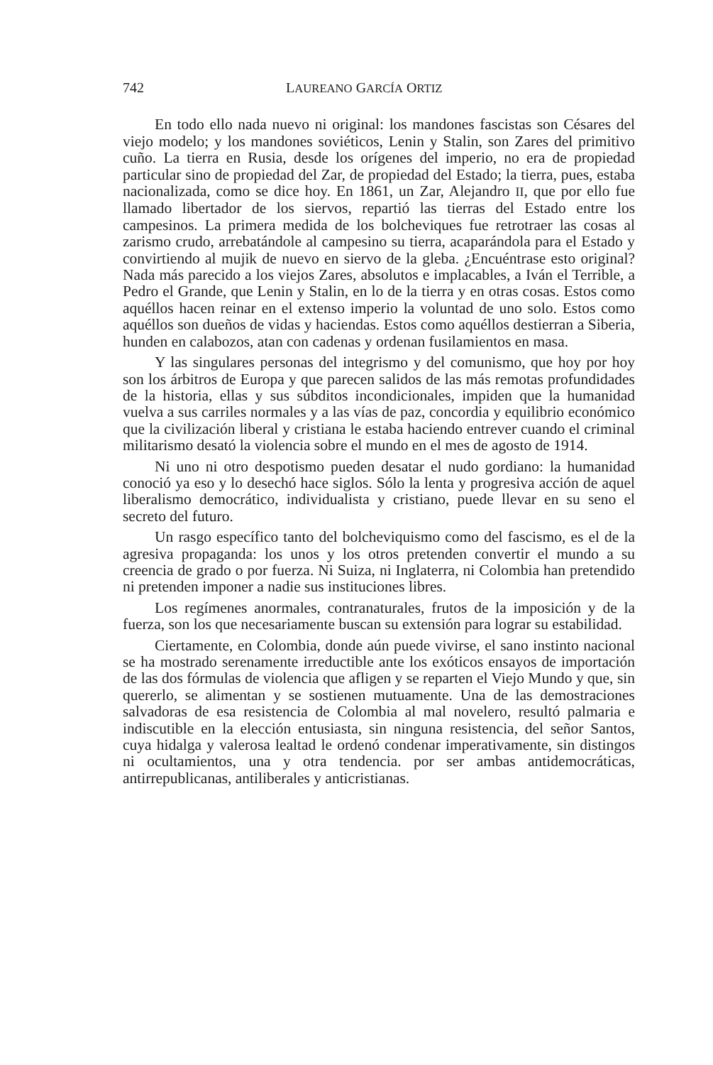742 LAUREANO GARCÍA ORTIZ
En todo ello nada nuevo ni original: los mandones fascistas son Césares del viejo modelo; y los mandones soviéticos, Lenin y Stalin, son Zares del primitivo cuño. La tierra en Rusia, desde los orígenes del imperio, no era de propiedad particular sino de propiedad del Zar, de propiedad del Estado; la tierra, pues, estaba nacionalizada, como se dice hoy. En 1861, un Zar, Alejandro II, que por ello fue llamado libertador de los siervos, repartió las tierras del Estado entre los campesinos. La primera medida de los bolcheviques fue retrotraer las cosas al zarismo crudo, arrebatándole al campesino su tierra, acaparándola para el Estado y convirtiendo al mujik de nuevo en siervo de la gleba. ¿Encuéntrase esto original? Nada más parecido a los viejos Zares, absolutos e implacables, a Iván el Terrible, a Pedro el Grande, que Lenin y Stalin, en lo de la tierra y en otras cosas. Estos como aquéllos hacen reinar en el extenso imperio la voluntad de uno solo. Estos como aquéllos son dueños de vidas y haciendas. Estos como aquéllos destierran a Siberia, hunden en calabozos, atan con cadenas y ordenan fusilamientos en masa.
Y las singulares personas del integrismo y del comunismo, que hoy por hoy son los árbitros de Europa y que parecen salidos de las más remotas profundidades de la historia, ellas y sus súbditos incondicionales, impiden que la humanidad vuelva a sus carriles normales y a las vías de paz, concordia y equilibrio económico que la civilización liberal y cristiana le estaba haciendo entrever cuando el criminal militarismo desató la violencia sobre el mundo en el mes de agosto de 1914.
Ni uno ni otro despotismo pueden desatar el nudo gordiano: la humanidad conoció ya eso y lo desechó hace siglos. Sólo la lenta y progresiva acción de aquel liberalismo democrático, individualista y cristiano, puede llevar en su seno el secreto del futuro.
Un rasgo específico tanto del bolcheviquismo como del fascismo, es el de la agresiva propaganda: los unos y los otros pretenden convertir el mundo a su creencia de grado o por fuerza. Ni Suiza, ni Inglaterra, ni Colombia han pretendido ni pretenden imponer a nadie sus instituciones libres.
Los regímenes anormales, contranaturales, frutos de la imposición y de la fuerza, son los que necesariamente buscan su extensión para lograr su estabilidad.
Ciertamente, en Colombia, donde aún puede vivirse, el sano instinto nacional se ha mostrado serenamente irreductible ante los exóticos ensayos de importación de las dos fórmulas de violencia que afligen y se reparten el Viejo Mundo y que, sin quererlo, se alimentan y se sostienen mutuamente. Una de las demostraciones salvadoras de esa resistencia de Colombia al mal novelero, resultó palmaria e indiscutible en la elección entusiasta, sin ninguna resistencia, del señor Santos, cuya hidalga y valerosa lealtad le ordenó condenar imperativamente, sin distingos ni ocultamientos, una y otra tendencia. por ser ambas antidemocráticas, antirrepublicanas, antiliberales y anticristianas.